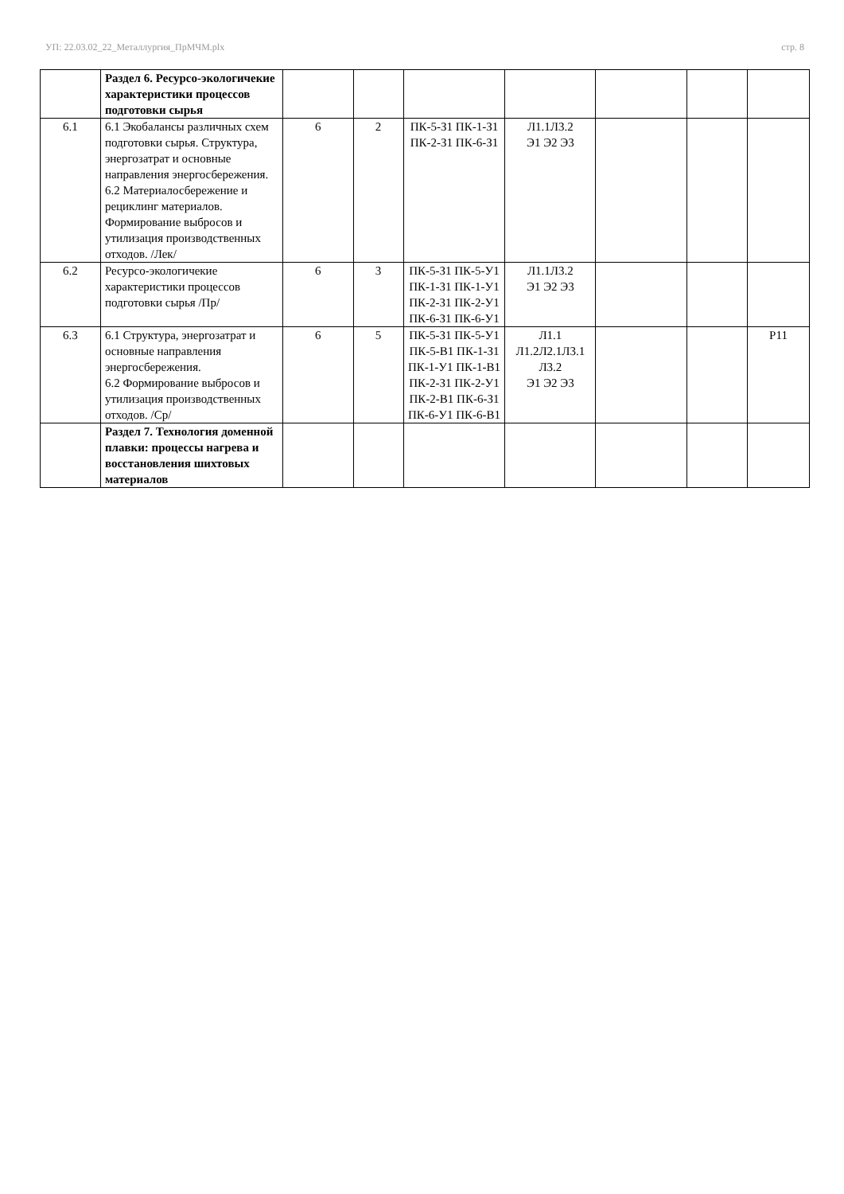УП: 22.03.02_22_Металлургия_ПрМЧМ.plx стр. 8
| | Раздел 6. Ресурсо-экологичекие характеристики процессов подготовки сырья | | | | | | | |
| 6.1 | 6.1 Экобалансы различных схем подготовки сырья. Структура, энергозатрат и основные направления энергосбережения. 6.2 Материалосбережение и рециклинг материалов. Формирование выбросов и утилизация производственных отходов. /Лек/ | 6 | 2 | ПК-5-З1 ПК-1-З1 ПК-2-З1 ПК-6-З1 | Л1.1Л3.2 Э1 Э2 Э3 | | | |
| 6.2 | Ресурсо-экологичекие характеристики процессов подготовки сырья /Пр/ | 6 | 3 | ПК-5-З1 ПК-5-У1 ПК-1-З1 ПК-1-У1 ПК-2-З1 ПК-2-У1 ПК-6-З1 ПК-6-У1 | Л1.1Л3.2 Э1 Э2 Э3 | | | |
| 6.3 | 6.1 Структура, энергозатрат и основные направления энергосбережения. 6.2 Формирование выбросов и утилизация производственных отходов. /Ср/ | 6 | 5 | ПК-5-З1 ПК-5-У1 ПК-5-В1 ПК-1-З1 ПК-1-У1 ПК-1-В1 ПК-2-З1 ПК-2-У1 ПК-2-В1 ПК-6-З1 ПК-6-У1 ПК-6-В1 | Л1.1 Л1.2Л2.1Л3.1 Л3.2 Э1 Э2 Э3 | | | Р11 |
| | Раздел 7. Технология доменной плавки: процессы нагрева и восстановления шихтовых материалов | | | | | | | |